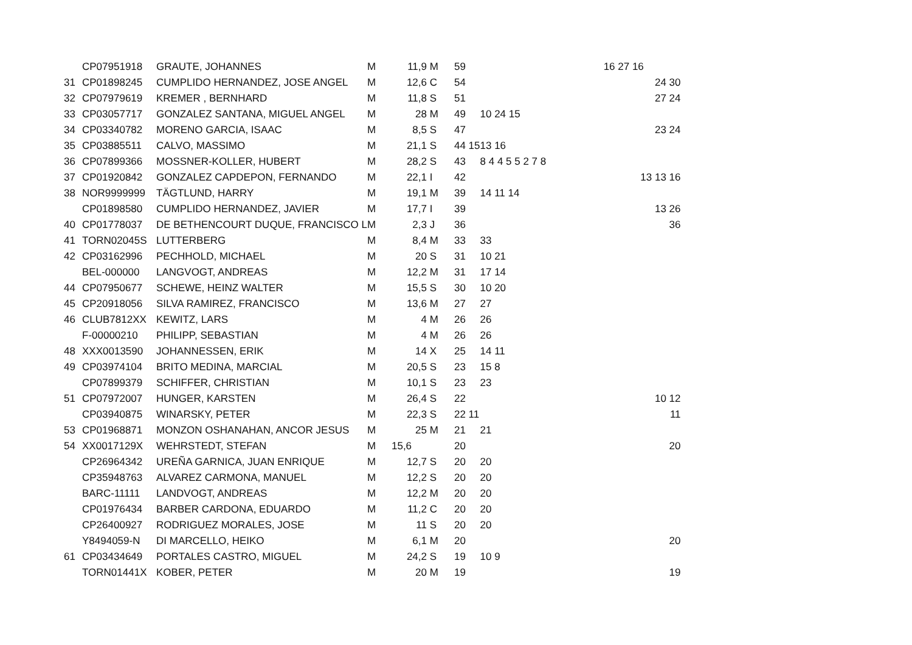| | CP07951918 | GRAUTE, JOHANNES | M | 11,9 | M | 59 | 16 27 16 |
| 31 | CP01898245 | CUMPLIDO HERNANDEZ, JOSE ANGEL | M | 12,6 | C | 54 | 24 30 |
| 32 | CP07979619 | KREMER , BERNHARD | M | 11,8 | S | 51 | 27 24 |
| 33 | CP03057717 | GONZALEZ SANTANA, MIGUEL ANGEL | M | 28 | M | 49 | 10 24 15 |
| 34 | CP03340782 | MORENO GARCIA, ISAAC | M | 8,5 | S | 47 | 23 24 |
| 35 | CP03885511 | CALVO, MASSIMO | M | 21,1 | S | 44 15 | 13 16 |
| 36 | CP07899366 | MOSSNER-KOLLER, HUBERT | M | 28,2 | S | 43 | 8 4 4 5 5 2 7 8 |
| 37 | CP01920842 | GONZALEZ CAPDEPON, FERNANDO | M | 22,1 | I | 42 | 13 13 16 |
| 38 | NOR9999999 | TÄGTLUND, HARRY | M | 19,1 | M | 39 | 14 11 14 |
| | CP01898580 | CUMPLIDO HERNANDEZ, JAVIER | M | 17,7 | I | 39 | 13 26 |
| 40 | CP01778037 | DE BETHENCOURT DUQUE, FRANCISCO L | M | 2,3 | J | 36 | 36 |
| 41 | TORN02045S | LUTTERBERG | M | 8,4 | M | 33 | 33 |
| 42 | CP03162996 | PECHHOLD, MICHAEL | M | 20 | S | 31 | 10 21 |
| | BEL-000000 | LANGVOGT, ANDREAS | M | 12,2 | M | 31 | 17 14 |
| 44 | CP07950677 | SCHEWE, HEINZ WALTER | M | 15,5 | S | 30 | 10 20 |
| 45 | CP20918056 | SILVA RAMIREZ, FRANCISCO | M | 13,6 | M | 27 | 27 |
| 46 | CLUB7812XX | KEWITZ, LARS | M | 4 | M | 26 | 26 |
| | F-00000210 | PHILIPP, SEBASTIAN | M | 4 | M | 26 | 26 |
| 48 | XXX0013590 | JOHANNESSEN, ERIK | M | 14 | X | 25 | 14 11 |
| 49 | CP03974104 | BRITO MEDINA, MARCIAL | M | 20,5 | S | 23 | 15 8 |
| | CP07899379 | SCHIFFER, CHRISTIAN | M | 10,1 | S | 23 | 23 |
| 51 | CP07972007 | HUNGER, KARSTEN | M | 26,4 | S | 22 | 10 12 |
| | CP03940875 | WINARSKY, PETER | M | 22,3 | S | 22 11 | 11 |
| 53 | CP01968871 | MONZON OSHANAHAN, ANCOR JESUS | M | 25 | M | 21 | 21 |
| 54 | XX0017129X | WEHRSTEDT, STEFAN | M | 15,6 | | 20 | 20 |
| | CP26964342 | UREÑA GARNICA, JUAN ENRIQUE | M | 12,7 | S | 20 | 20 |
| | CP35948763 | ALVAREZ CARMONA, MANUEL | M | 12,2 | S | 20 | 20 |
| | BARC-11111 | LANDVOGT, ANDREAS | M | 12,2 | M | 20 | 20 |
| | CP01976434 | BARBER CARDONA, EDUARDO | M | 11,2 | C | 20 | 20 |
| | CP26400927 | RODRIGUEZ MORALES, JOSE | M | 11 | S | 20 | 20 |
| | Y8494059-N | DI MARCELLO, HEIKO | M | 6,1 | M | 20 | 20 |
| 61 | CP03434649 | PORTALES CASTRO, MIGUEL | M | 24,2 | S | 19 | 10 9 |
| | TORN01441X | KOBER, PETER | M | 20 | M | 19 | 19 |